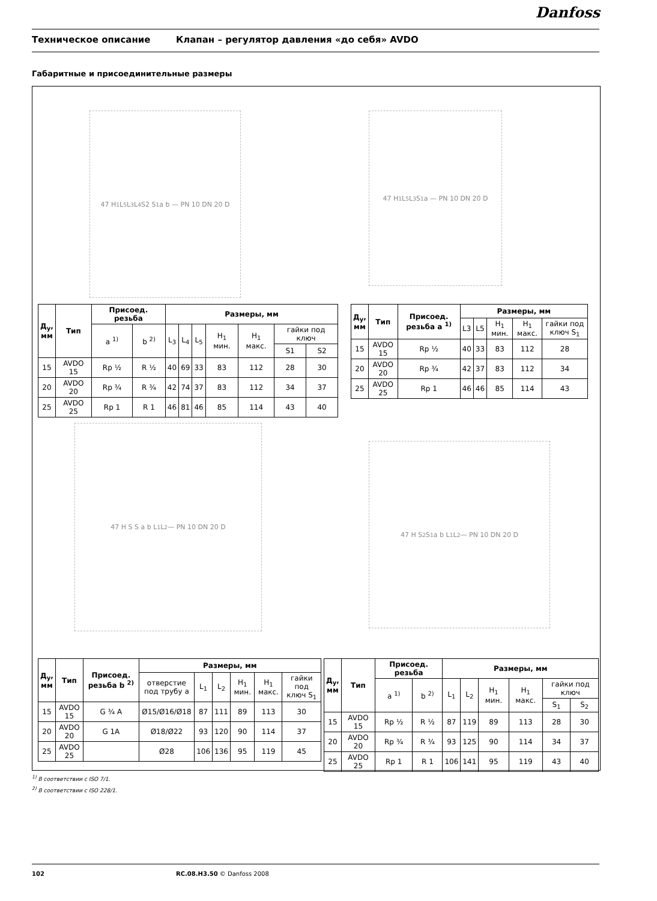Danfoss
Техническое описание Клапан – регулятор давления «до себя» AVDO
Габаритные и присоединительные размеры
47 H<sub>1</sub> L<sub>5</sub> L<sub>3</sub> L<sub>4</sub> S2 S<sub>1</sub> a b — PN 10 DN 20 D
47 H<sub>1</sub> L<sub>5</sub> L<sub>3</sub> S<sub>1</sub> a — PN 10 DN 20 D
| Д<sub>у</sub>, мм | Тип | Присоед. резьба | | Размеры, мм | | | | | | |
| --- | --- | --- | --- | --- | --- | --- | --- | --- | --- | --- |
| | | a <sup>1)</sup> | b <sup>2)</sup> | L<sub>3</sub> | L<sub>4</sub> | L<sub>5</sub> | H<sub>1</sub> мин. | H<sub>1</sub> макс. | гайки под ключ | |
| | | | | | | | | | S1 | S2 |
| 15 | AVDO 15 | Rp ½ | R ½ | 40 | 69 | 33 | 83 | 112 | 28 | 30 |
| 20 | AVDO 20 | Rp ¾ | R ¾ | 42 | 74 | 37 | 83 | 112 | 34 | 37 |
| 25 | AVDO 25 | Rp 1 | R 1 | 46 | 81 | 46 | 85 | 114 | 43 | 40 |
| Д<sub>у</sub>, мм | Тип | Присоед. резьба a <sup>1)</sup> | Размеры, мм | | | | |
| --- | --- | --- | --- | --- | --- | --- | --- |
| | | | L3 | L5 | H<sub>1</sub> мин. | H<sub>1</sub> макс. | гайки под ключ S<sub>1</sub> |
| 15 | AVDO 15 | Rp ½ | 40 | 33 | 83 | 112 | 28 |
| 20 | AVDO 20 | Rp ¾ | 42 | 37 | 83 | 112 | 34 |
| 25 | AVDO 25 | Rp 1 | 46 | 46 | 85 | 114 | 43 |
47 H S S a b L<sub>1</sub> L<sub>2</sub> — PN 10 DN 20 D
47 H S<sub>2</sub> S<sub>1</sub> a b L<sub>1</sub> L<sub>2</sub> — PN 10 DN 20 D
| Д<sub>у</sub>, мм | Тип | Присоед. резьба b <sup>2)</sup> | Размеры, мм | | | | | |
| --- | --- | --- | --- | --- | --- | --- | --- | --- |
| | | | отверстие под трубу a | L<sub>1</sub> | L<sub>2</sub> | H<sub>1</sub> мин. | H<sub>1</sub> макс. | гайки под ключ S<sub>1</sub> |
| 15 | AVDO 15 | G ¾ A | Ø15/Ø16/Ø18 | 87 | 111 | 89 | 113 | 30 |
| 20 | AVDO 20 | G 1A | Ø18/Ø22 | 93 | 120 | 90 | 114 | 37 |
| 25 | AVDO 25 | | Ø28 | 106 | 136 | 95 | 119 | 45 |
| Д<sub>у</sub>, мм | Тип | Присоед. резьба | | Размеры, мм | | | | | |
| --- | --- | --- | --- | --- | --- | --- | --- | --- | --- |
| | | a <sup>1)</sup> | b <sup>2)</sup> | L<sub>1</sub> | L<sub>2</sub> | H<sub>1</sub> мин. | H<sub>1</sub> макс. | гайки под ключ | |
| | | | | | | | | S<sub>1</sub> | S<sub>2</sub> |
| 15 | AVDO 15 | Rp ½ | R ½ | 87 | 119 | 89 | 113 | 28 | 30 |
| 20 | AVDO 20 | Rp ¾ | R ¾ | 93 | 125 | 90 | 114 | 34 | 37 |
| 25 | AVDO 25 | Rp 1 | R 1 | 106 | 141 | 95 | 119 | 43 | 40 |
<sup>1)</sup> В соответствии с ISO 7/1.
<sup>2)</sup> В соответствии с ISO 228/1.
102 RC.08.H3.50 © Danfoss 2008